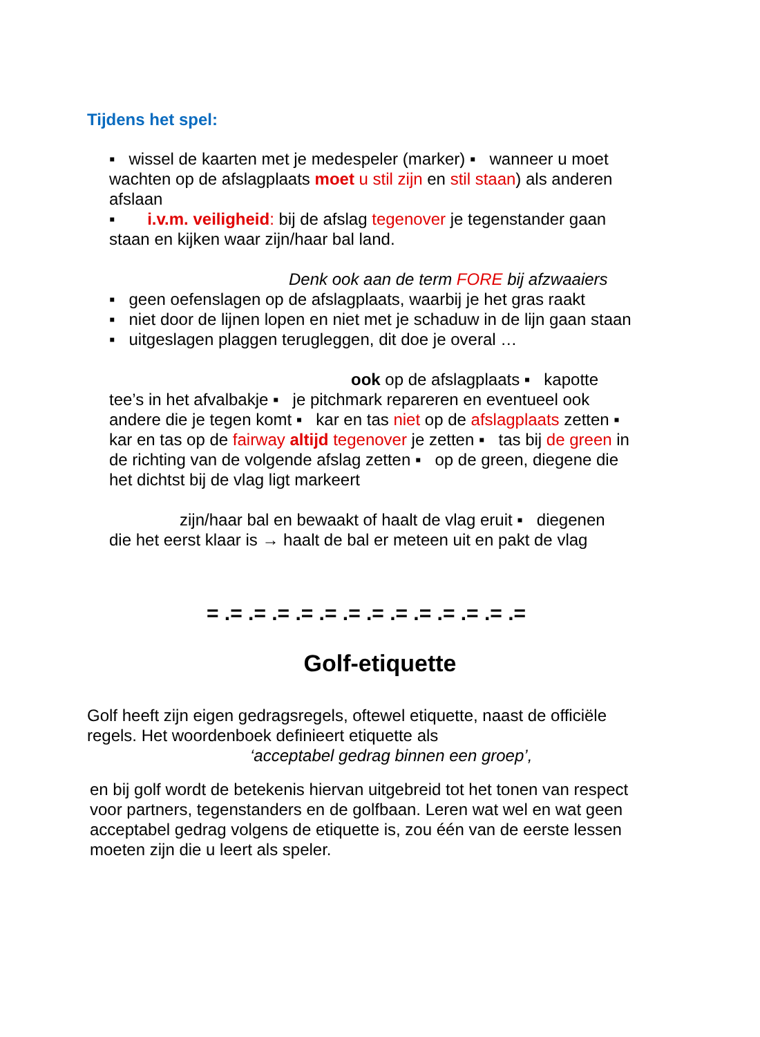Tijdens het spel:
▪ wissel de kaarten met je medespeler (marker) ▪ wanneer u moet wachten op de afslagplaats moet u stil zijn en stil staan) als anderen afslaan
▪ i.v.m. veiligheid: bij de afslag tegenover je tegenstander gaan staan en kijken waar zijn/haar bal land.
Denk ook aan de term FORE bij afzwaaiers
▪ geen oefenslagen op de afslagplaats, waarbij je het gras raakt
▪ niet door de lijnen lopen en niet met je schaduw in de lijn gaan staan ▪ uitgeslagen plaggen terugleggen, dit doe je overal …
ook op de afslagplaats ▪ kapotte
tee’s in het afvalbakje ▪ je pitchmark repareren en eventueel ook andere die je tegen komt ▪ kar en tas niet op de afslagplaats zetten ▪ kar en tas op de fairway altijd tegenover je zetten ▪ tas bij de green in de richting van de volgende afslag zetten ▪ op de green, diegene die het dichtst bij de vlag ligt markeert
zijn/haar bal en bewaakt of haalt de vlag eruit ▪ diegenen
die het eerst klaar is → haalt de bal er meteen uit en pakt de vlag
= .= .= .= .= .= .= .= .= .= .= .= .= .=
Golf-etiquette
Golf heeft zijn eigen gedragsregels, oftewel etiquette, naast de officiële regels. Het woordenboek definieert etiquette als
‘acceptabel gedrag binnen een groep’,
en bij golf wordt de betekenis hiervan uitgebreid tot het tonen van respect voor partners, tegenstanders en de golfbaan. Leren wat wel en wat geen acceptabel gedrag volgens de etiquette is, zou één van de eerste lessen moeten zijn die u leert als speler.